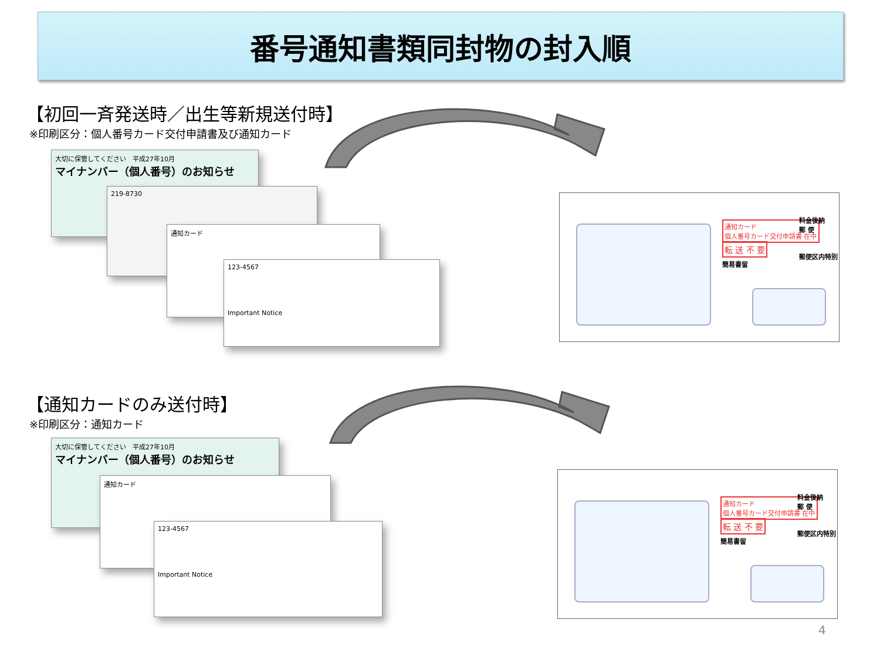番号通知書類同封物の封入順
【初回一斉発送時／出生等新規送付時】
※印刷区分：個人番号カード交付申請書及び通知カード
大切に保管してください　平成27年10月
マイナンバー（個人番号）のお知らせ
219-8730
通知カード
123-4567
Important Notice
通知カード
個人番号カード交付申請書 在中
転 送 不 要
簡易書留
料金後納
郵 便
郵便区内特別
【通知カードのみ送付時】
※印刷区分：通知カード
大切に保管してください　平成27年10月
マイナンバー（個人番号）のお知らせ
通知カード
123-4567
Important Notice
通知カード
個人番号カード交付申請書 在中
転 送 不 要
簡易書留
料金後納
郵 便
郵便区内特別
4